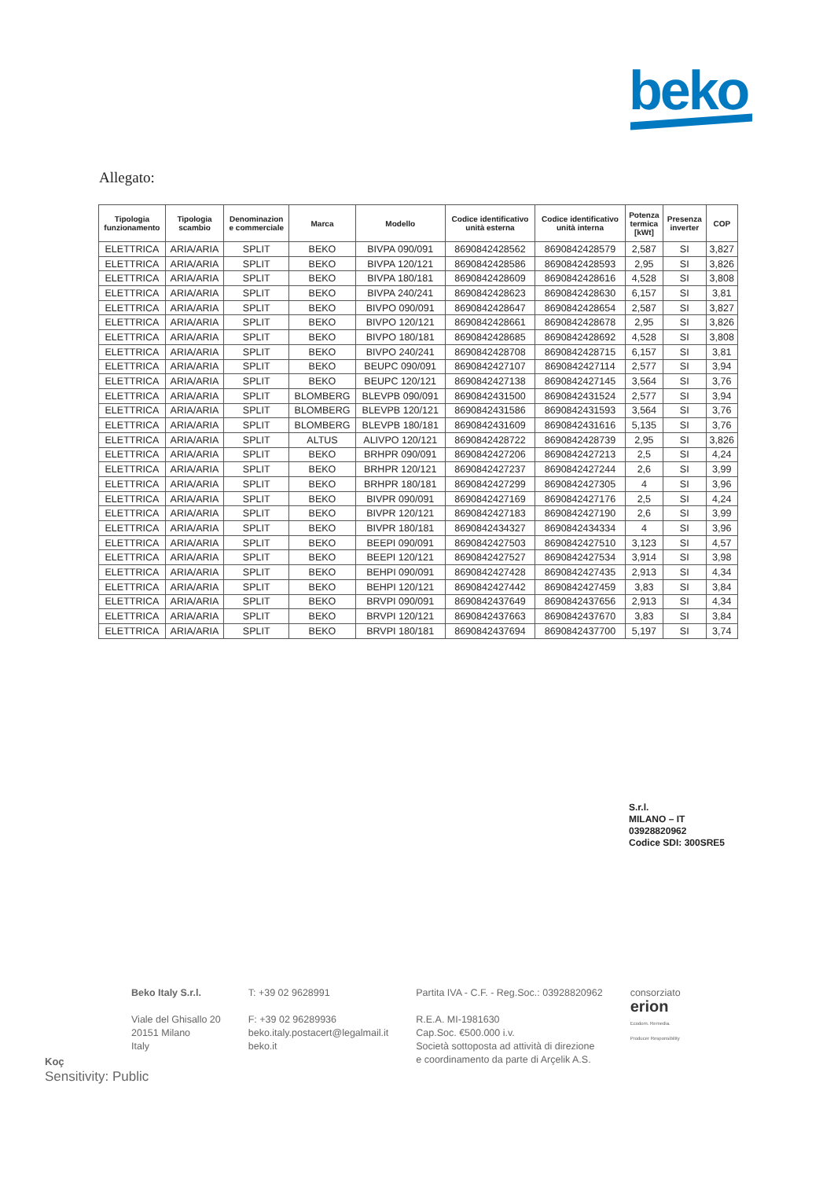beko
Allegato:
| Tipologia funzionamento | Tipologia scambio | Denominazion e commerciale | Marca | Modello | Codice identificativo unità esterna | Codice identificativo unità interna | Potenza termica [kWt] | Presenza inverter | COP |
| --- | --- | --- | --- | --- | --- | --- | --- | --- | --- |
| ELETTRICA | ARIA/ARIA | SPLIT | BEKO | BIVPA 090/091 | 8690842428562 | 8690842428579 | 2,587 | SI | 3,827 |
| ELETTRICA | ARIA/ARIA | SPLIT | BEKO | BIVPA 120/121 | 8690842428586 | 8690842428593 | 2,95 | SI | 3,826 |
| ELETTRICA | ARIA/ARIA | SPLIT | BEKO | BIVPA 180/181 | 8690842428609 | 8690842428616 | 4,528 | SI | 3,808 |
| ELETTRICA | ARIA/ARIA | SPLIT | BEKO | BIVPA 240/241 | 8690842428623 | 8690842428630 | 6,157 | SI | 3,81 |
| ELETTRICA | ARIA/ARIA | SPLIT | BEKO | BIVPO 090/091 | 8690842428647 | 8690842428654 | 2,587 | SI | 3,827 |
| ELETTRICA | ARIA/ARIA | SPLIT | BEKO | BIVPO 120/121 | 8690842428661 | 8690842428678 | 2,95 | SI | 3,826 |
| ELETTRICA | ARIA/ARIA | SPLIT | BEKO | BIVPO 180/181 | 8690842428685 | 8690842428692 | 4,528 | SI | 3,808 |
| ELETTRICA | ARIA/ARIA | SPLIT | BEKO | BIVPO 240/241 | 8690842428708 | 8690842428715 | 6,157 | SI | 3,81 |
| ELETTRICA | ARIA/ARIA | SPLIT | BEKO | BEUPC 090/091 | 8690842427107 | 8690842427114 | 2,577 | SI | 3,94 |
| ELETTRICA | ARIA/ARIA | SPLIT | BEKO | BEUPC 120/121 | 8690842427138 | 8690842427145 | 3,564 | SI | 3,76 |
| ELETTRICA | ARIA/ARIA | SPLIT | BLOMBERG | BLEVPB 090/091 | 8690842431500 | 8690842431524 | 2,577 | SI | 3,94 |
| ELETTRICA | ARIA/ARIA | SPLIT | BLOMBERG | BLEVPB 120/121 | 8690842431586 | 8690842431593 | 3,564 | SI | 3,76 |
| ELETTRICA | ARIA/ARIA | SPLIT | BLOMBERG | BLEVPB 180/181 | 8690842431609 | 8690842431616 | 5,135 | SI | 3,76 |
| ELETTRICA | ARIA/ARIA | SPLIT | ALTUS | ALIVPO 120/121 | 8690842428722 | 8690842428739 | 2,95 | SI | 3,826 |
| ELETTRICA | ARIA/ARIA | SPLIT | BEKO | BRHPR 090/091 | 8690842427206 | 8690842427213 | 2,5 | SI | 4,24 |
| ELETTRICA | ARIA/ARIA | SPLIT | BEKO | BRHPR 120/121 | 8690842427237 | 8690842427244 | 2,6 | SI | 3,99 |
| ELETTRICA | ARIA/ARIA | SPLIT | BEKO | BRHPR 180/181 | 8690842427299 | 8690842427305 | 4 | SI | 3,96 |
| ELETTRICA | ARIA/ARIA | SPLIT | BEKO | BIVPR 090/091 | 8690842427169 | 8690842427176 | 2,5 | SI | 4,24 |
| ELETTRICA | ARIA/ARIA | SPLIT | BEKO | BIVPR 120/121 | 8690842427183 | 8690842427190 | 2,6 | SI | 3,99 |
| ELETTRICA | ARIA/ARIA | SPLIT | BEKO | BIVPR 180/181 | 8690842434327 | 8690842434334 | 4 | SI | 3,96 |
| ELETTRICA | ARIA/ARIA | SPLIT | BEKO | BEEPI 090/091 | 8690842427503 | 8690842427510 | 3,123 | SI | 4,57 |
| ELETTRICA | ARIA/ARIA | SPLIT | BEKO | BEEPI 120/121 | 8690842427527 | 8690842427534 | 3,914 | SI | 3,98 |
| ELETTRICA | ARIA/ARIA | SPLIT | BEKO | BEHPI 090/091 | 8690842427428 | 8690842427435 | 2,913 | SI | 4,34 |
| ELETTRICA | ARIA/ARIA | SPLIT | BEKO | BEHPI 120/121 | 8690842427442 | 8690842427459 | 3,83 | SI | 3,84 |
| ELETTRICA | ARIA/ARIA | SPLIT | BEKO | BRVPI 090/091 | 8690842437649 | 8690842437656 | 2,913 | SI | 4,34 |
| ELETTRICA | ARIA/ARIA | SPLIT | BEKO | BRVPI 120/121 | 8690842437663 | 8690842437670 | 3,83 | SI | 3,84 |
| ELETTRICA | ARIA/ARIA | SPLIT | BEKO | BRVPI 180/181 | 8690842437694 | 8690842437700 | 5,197 | SI | 3,74 |
S.r.l.
MILANO – IT
03928820962
Codice SDI: 300SRE5
Beko Italy S.r.l.
Viale del Ghisallo 20
20151 Milano
Italy
T: +39 02 9628991
F: +39 02 96289936
beko.italy.postacert@legalmail.it
beko.it
Partita IVA - C.F. - Reg.Soc.: 03928820962
R.E.A. MI-1981630
Cap.Soc. €500.000 i.v.
Società sottoposta ad attività di direzione
e coordinamento da parte di Arçelik A.S.
consorziato
erion
Ecodom. Remedia.
Producer Responsibility
Koç
Sensitivity: Public